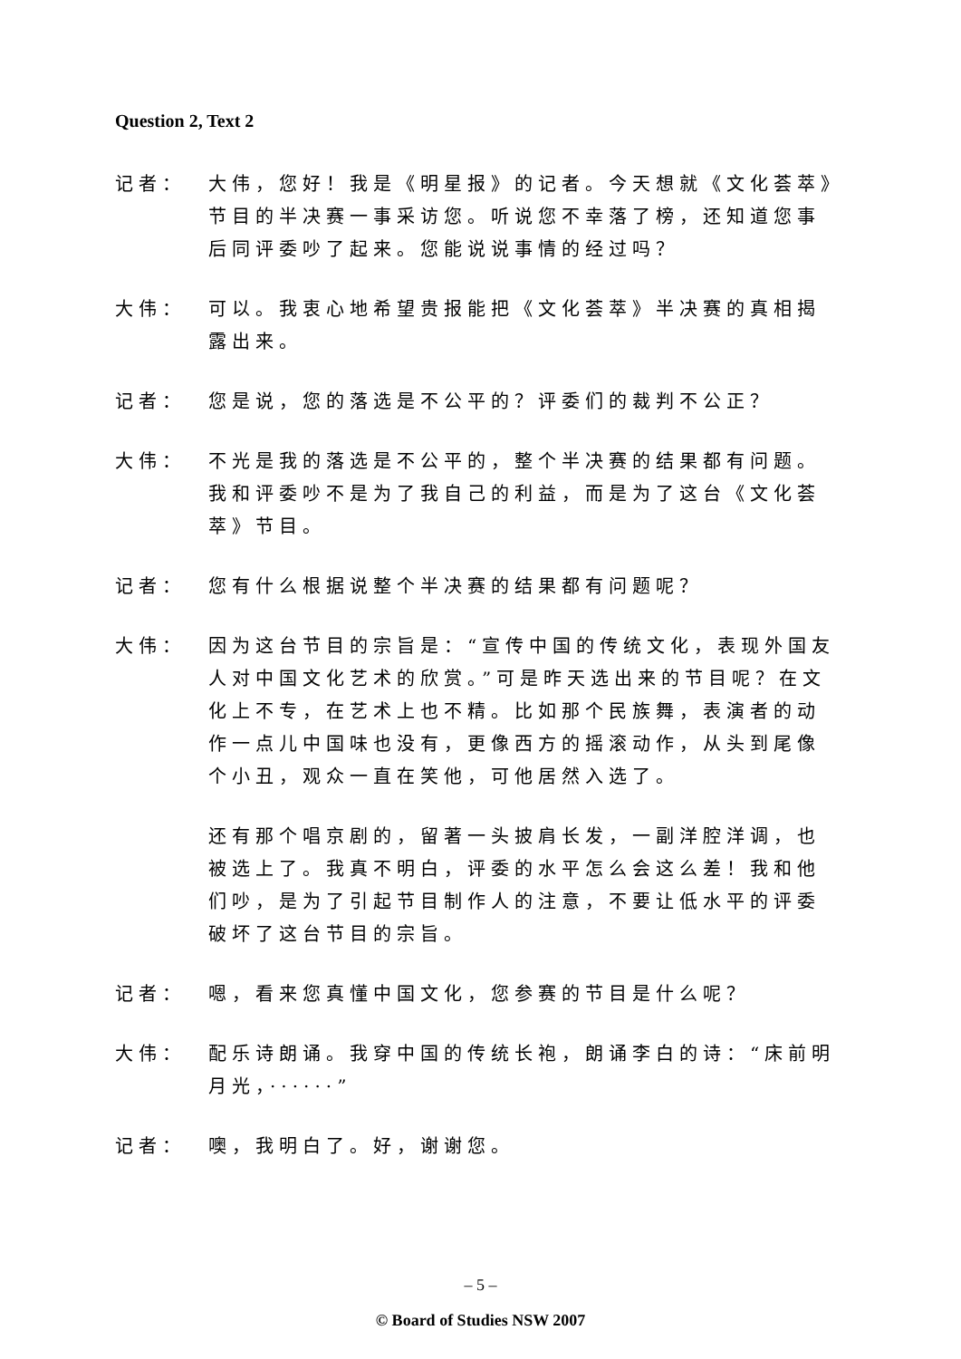Question 2, Text 2
记者： 大伟，您好！我是《明星报》的记者。今天想就《文化荟萃》节目的半决赛一事采访您。听说您不幸落了榜，还知道您事后同评委吵了起来。您能说说事情的经过吗？
大伟： 可以。我衷心地希望贵报能把《文化荟萃》半决赛的真相揭露出来。
记者： 您是说，您的落选是不公平的？评委们的裁判不公正？
大伟： 不光是我的落选是不公平的，整个半决赛的结果都有问题。我和评委吵不是为了我自己的利益，而是为了这台《文化荟萃》节目。
记者： 您有什么根据说整个半决赛的结果都有问题呢？
大伟： 因为这台节目的宗旨是：“宣传中国的传统文化，表现外国友人对中国文化艺术的欣赏。”可是昨天选出来的节目呢？在文化上不专，在艺术上也不精。比如那个民族舞，表演者的动作一点儿中国味也没有，更像西方的摇滚动作，从头到尾像个小丑，观众一直在笑他，可他居然入选了。
还有那个唱京剧的，留著一头披肩长发，一副洋腔洋调，也被选上了。我真不明白，评委的水平怎么会这么差！我和他们吵，是为了引起节目制作人的注意，不要让低水平的评委破坏了这台节目的宗旨。
记者： 嗯，看来您真懂中国文化，您参赛的节目是什么呢？
大伟： 配乐诗朗诵。我穿中国的传统长袍，朗诵李白的诗：“床前明月光，······”
记者： 噢，我明白了。好，谢谢您。
– 5 –
© Board of Studies NSW 2007